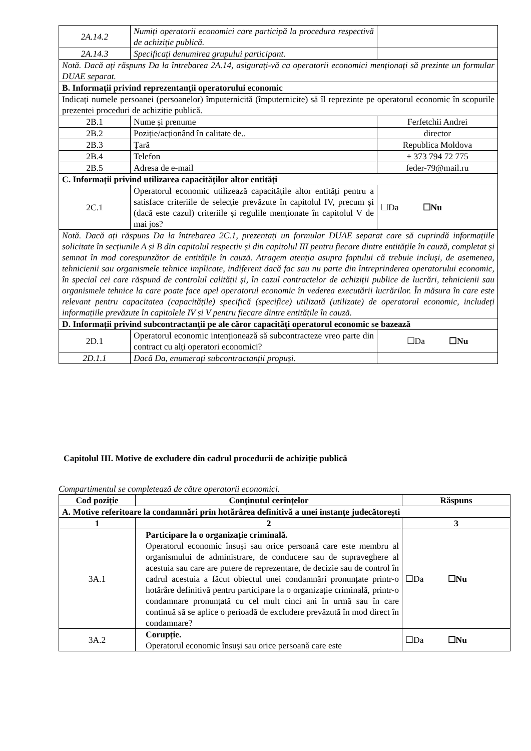| 2A.14.2 | Numiți operatorii economici care participă la procedura respectivă de achiziție publică. | |
| 2A.14.3 | Specificați denumirea grupului participant. | |
| Notă. Dacă ați răspuns Da la întrebarea 2A.14, asigurați-vă ca operatorii economici menționați să prezinte un formular DUAE separat. | | |
| B. Informații privind reprezentanții operatorului economic | | |
| Indicați numele persoanei (persoanelor) împuternicită (împuternicite) să îl reprezinte pe operatorul economic în scopurile prezentei proceduri de achiziție publică. | | |
| 2B.1 | Nume și prenume | Ferfetchii Andrei |
| 2B.2 | Poziție/acționând în calitate de.. | director |
| 2B.3 | Țară | Republica Moldova |
| 2B.4 | Telefon | + 373 794 72 775 |
| 2B.5 | Adresa de e-mail | feder-79@mail.ru |
| C. Informații privind utilizarea capacităților altor entități | | |
| 2C.1 | Operatorul economic utilizează capacitățile altor entități pentru a satisface criteriile de selecție prevăzute în capitolul IV, precum și (dacă este cazul) criteriile și regulile menționate în capitolul V de mai jos? | ☐Da ☐Nu |
| Notă. Dacă ați răspuns Da la întrebarea 2C.1, prezentați un formular DUAE separat care să cuprindă informațiile solicitate în secțiunile A și B din capitolul respectiv și din capitolul III pentru fiecare dintre entitățile în cauză, completat și semnat în mod corespunzător de entitățile în cauză. Atragem atenția asupra faptului că trebuie incluși, de asemenea, tehnicienii sau organismele tehnice implicate, indiferent dacă fac sau nu parte din întreprinderea operatorului economic, în special cei care răspund de controlul calității și, în cazul contractelor de achiziții publice de lucrări, tehnicienii sau organismele tehnice la care poate face apel operatorul economic în vederea executării lucrărilor. În măsura în care este relevant pentru capacitatea (capacitățile) specifică (specifice) utilizată (utilizate) de operatorul economic, includeți informațiile prevăzute în capitolele IV și V pentru fiecare dintre entitățile în cauză. | | |
| D. Informații privind subcontractanții pe ale căror capacități operatorul economic se bazează | | |
| 2D.1 | Operatorul economic intenționează să subcontracteze vreo parte din contract cu alți operatori economici? | ☐Da ☐Nu |
| 2D.1.1 | Dacă Da, enumerați subcontractanții propuși. | |
Capitolul III. Motive de excludere din cadrul procedurii de achiziție publică
Compartimentul se completează de către operatorii economici.
| Cod poziție | Conținutul cerințelor | Răspuns |
| --- | --- | --- |
| A. Motive referitoare la condamnări prin hotărârea definitivă a unei instanțe judecătorești | | |
| 1 | 2 | 3 |
| 3A.1 | Participare la o organizație criminală. Operatorul economic însuși sau orice persoană care este membru al organismului de administrare, de conducere sau de supraveghere al acestuia sau care are putere de reprezentare, de decizie sau de control în cadrul acestuia a făcut obiectul unei condamnări pronunțate printr-o hotărâre definitivă pentru participare la o organizație criminală, printr-o condamnare pronunțată cu cel mult cinci ani în urmă sau în care continuă să se aplice o perioadă de excludere prevăzută în mod direct în condamnare? | ☐Da ☐Nu |
| 3A.2 | Corupție. Operatorul economic însuși sau orice persoană care este | ☐Da ☐Nu |